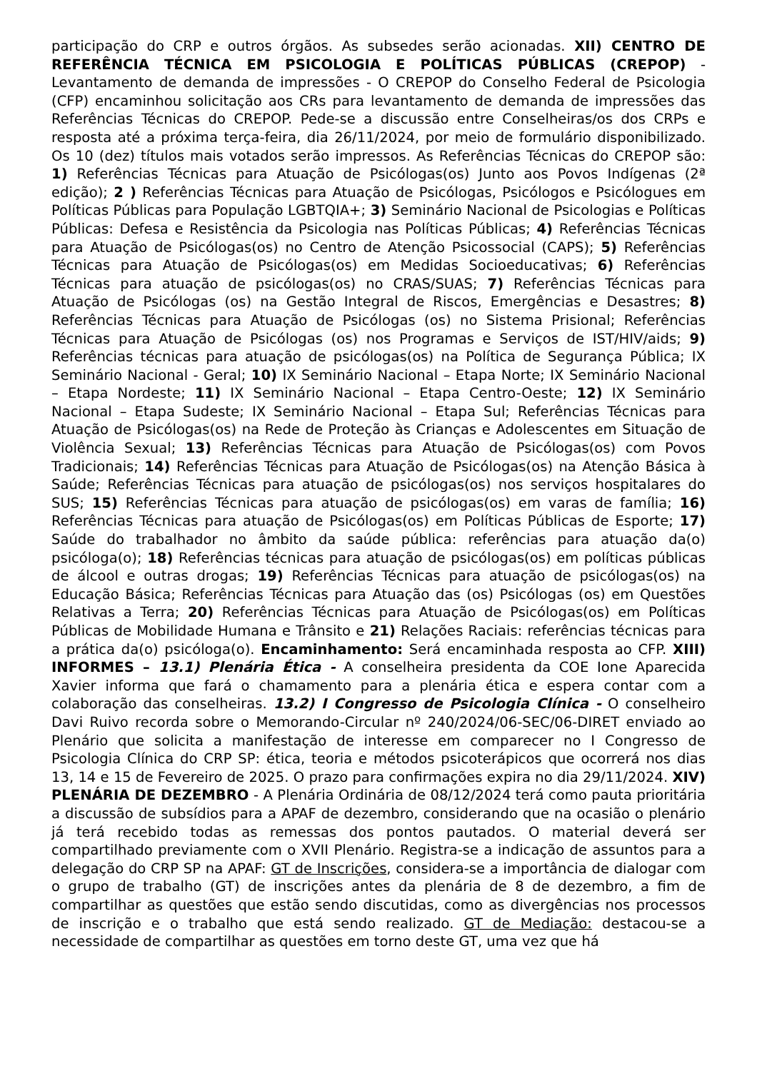participação do CRP e outros órgãos. As subsedes serão acionadas. XII) CENTRO DE REFERÊNCIA TÉCNICA EM PSICOLOGIA E POLÍTICAS PÚBLICAS (CREPOP) - Levantamento de demanda de impressões - O CREPOP do Conselho Federal de Psicologia (CFP) encaminhou solicitação aos CRs para levantamento de demanda de impressões das Referências Técnicas do CREPOP. Pede-se a discussão entre Conselheiras/os dos CRPs e resposta até a próxima terça-feira, dia 26/11/2024, por meio de formulário disponibilizado. Os 10 (dez) títulos mais votados serão impressos. As Referências Técnicas do CREPOP são: 1) Referências Técnicas para Atuação de Psicólogas(os) Junto aos Povos Indígenas (2ª edição); 2 ) Referências Técnicas para Atuação de Psicólogas, Psicólogos e Psicólogues em Políticas Públicas para População LGBTQIA+; 3) Seminário Nacional de Psicologias e Políticas Públicas: Defesa e Resistência da Psicologia nas Políticas Públicas; 4) Referências Técnicas para Atuação de Psicólogas(os) no Centro de Atenção Psicossocial (CAPS); 5) Referências Técnicas para Atuação de Psicólogas(os) em Medidas Socioeducativas; 6) Referências Técnicas para atuação de psicólogas(os) no CRAS/SUAS; 7) Referências Técnicas para Atuação de Psicólogas (os) na Gestão Integral de Riscos, Emergências e Desastres; 8) Referências Técnicas para Atuação de Psicólogas (os) no Sistema Prisional; Referências Técnicas para Atuação de Psicólogas (os) nos Programas e Serviços de IST/HIV/aids; 9) Referências técnicas para atuação de psicólogas(os) na Política de Segurança Pública; IX Seminário Nacional - Geral; 10) IX Seminário Nacional – Etapa Norte; IX Seminário Nacional – Etapa Nordeste; 11) IX Seminário Nacional – Etapa Centro-Oeste; 12) IX Seminário Nacional – Etapa Sudeste; IX Seminário Nacional – Etapa Sul; Referências Técnicas para Atuação de Psicólogas(os) na Rede de Proteção às Crianças e Adolescentes em Situação de Violência Sexual; 13) Referências Técnicas para Atuação de Psicólogas(os) com Povos Tradicionais; 14) Referências Técnicas para Atuação de Psicólogas(os) na Atenção Básica à Saúde; Referências Técnicas para atuação de psicólogas(os) nos serviços hospitalares do SUS; 15) Referências Técnicas para atuação de psicólogas(os) em varas de família; 16) Referências Técnicas para atuação de Psicólogas(os) em Políticas Públicas de Esporte; 17) Saúde do trabalhador no âmbito da saúde pública: referências para atuação da(o) psicóloga(o); 18) Referências técnicas para atuação de psicólogas(os) em políticas públicas de álcool e outras drogas; 19) Referências Técnicas para atuação de psicólogas(os) na Educação Básica; Referências Técnicas para Atuação das (os) Psicólogas (os) em Questões Relativas a Terra; 20) Referências Técnicas para Atuação de Psicólogas(os) em Políticas Públicas de Mobilidade Humana e Trânsito e 21) Relações Raciais: referências técnicas para a prática da(o) psicóloga(o). Encaminhamento: Será encaminhada resposta ao CFP. XIII) INFORMES – 13.1) Plenária Ética - A conselheira presidenta da COE Ione Aparecida Xavier informa que fará o chamamento para a plenária ética e espera contar com a colaboração das conselheiras. 13.2) I Congresso de Psicologia Clínica - O conselheiro Davi Ruivo recorda sobre o Memorando-Circular nº 240/2024/06-SEC/06-DIRET enviado ao Plenário que solicita a manifestação de interesse em comparecer no I Congresso de Psicologia Clínica do CRP SP: ética, teoria e métodos psicoterápicos que ocorrerá nos dias 13, 14 e 15 de Fevereiro de 2025. O prazo para confirmações expira no dia 29/11/2024. XIV) PLENÁRIA DE DEZEMBRO - A Plenária Ordinária de 08/12/2024 terá como pauta prioritária a discussão de subsídios para a APAF de dezembro, considerando que na ocasião o plenário já terá recebido todas as remessas dos pontos pautados. O material deverá ser compartilhado previamente com o XVII Plenário. Registra-se a indicação de assuntos para a delegação do CRP SP na APAF: GT de Inscrições, considera-se a importância de dialogar com o grupo de trabalho (GT) de inscrições antes da plenária de 8 de dezembro, a fim de compartilhar as questões que estão sendo discutidas, como as divergências nos processos de inscrição e o trabalho que está sendo realizado. GT de Mediação: destacou-se a necessidade de compartilhar as questões em torno deste GT, uma vez que há